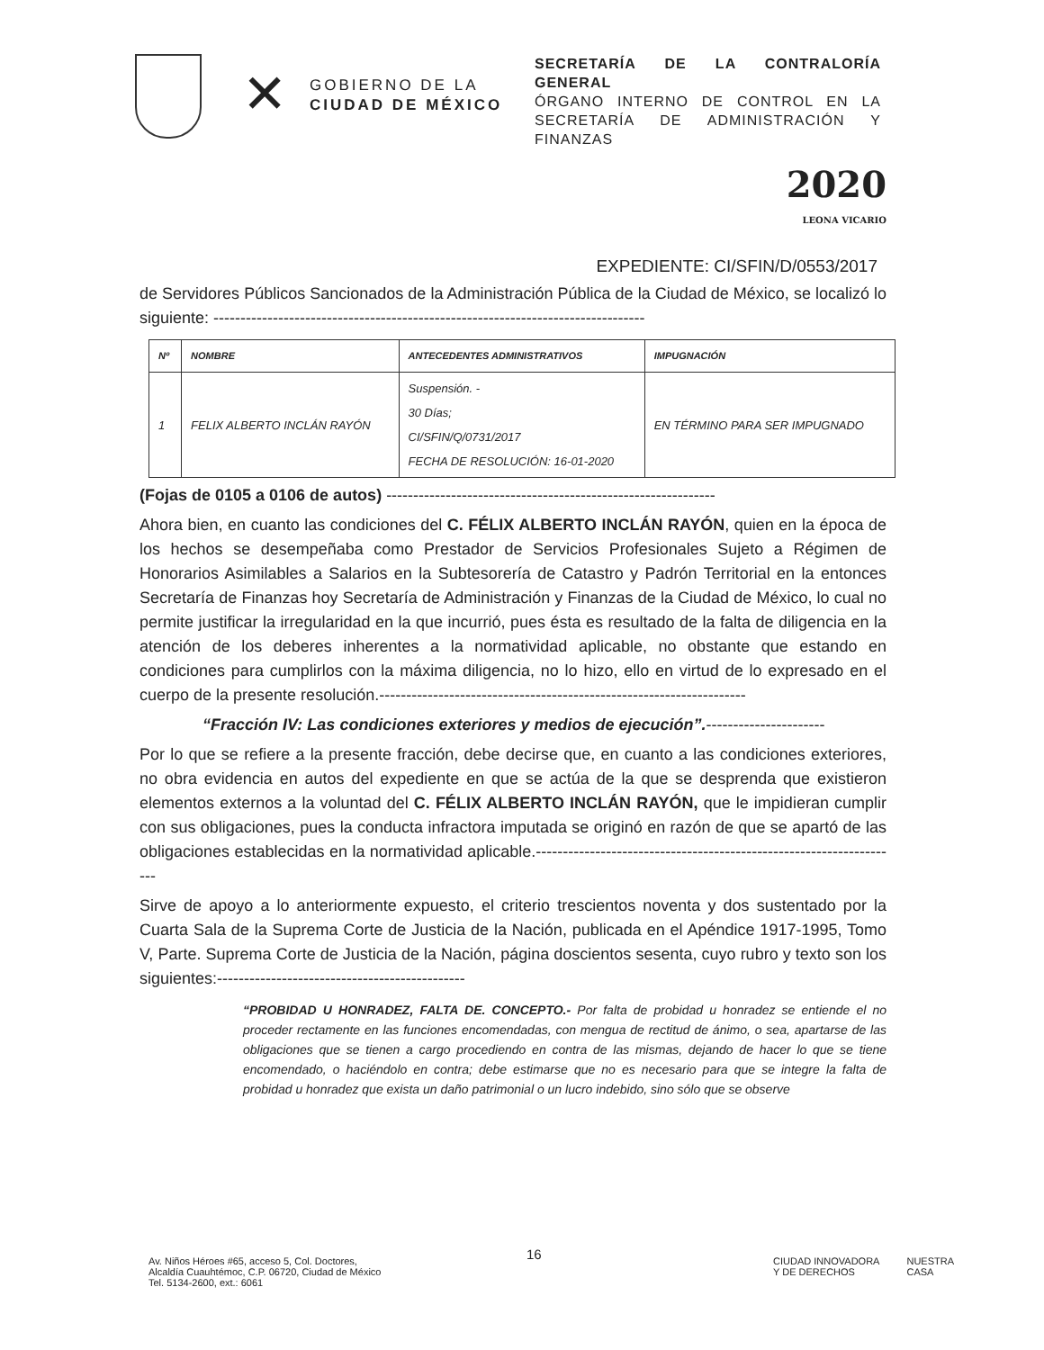✕
GOBIERNO DE LA
CIUDAD DE MÉXICO
SECRETARÍA DE LA CONTRALORÍA GENERAL
ÓRGANO INTERNO DE CONTROL EN LA SECRETARÍA DE ADMINISTRACIÓN Y FINANZAS
2020
LEONA VICARIO
EXPEDIENTE: CI/SFIN/D/0553/2017
de Servidores Públicos Sancionados de la Administración Pública de la Ciudad de México, se localizó lo siguiente: --------------------------------------------------------------------------------
| Nº | NOMBRE | ANTECEDENTES ADMINISTRATIVOS | IMPUGNACIÓN |
| --- | --- | --- | --- |
| 1 | FELIX ALBERTO INCLÁN RAYÓN | Suspensión. - 30 Días; CI/SFIN/Q/0731/2017 FECHA DE RESOLUCIÓN: 16-01-2020 | EN TÉRMINO PARA SER IMPUGNADO |
(Fojas de 0105 a 0106 de autos) -------------------------------------------------------------
Ahora bien, en cuanto las condiciones del C. FÉLIX ALBERTO INCLÁN RAYÓN, quien en la época de los hechos se desempeñaba como Prestador de Servicios Profesionales Sujeto a Régimen de Honorarios Asimilables a Salarios en la Subtesorería de Catastro y Padrón Territorial en la entonces Secretaría de Finanzas hoy Secretaría de Administración y Finanzas de la Ciudad de México, lo cual no permite justificar la irregularidad en la que incurrió, pues ésta es resultado de la falta de diligencia en la atención de los deberes inherentes a la normatividad aplicable, no obstante que estando en condiciones para cumplirlos con la máxima diligencia, no lo hizo, ello en virtud de lo expresado en el cuerpo de la presente resolución.--------------------------------------------------------------------
“Fracción IV: Las condiciones exteriores y medios de ejecución”.----------------------
Por lo que se refiere a la presente fracción, debe decirse que, en cuanto a las condiciones exteriores, no obra evidencia en autos del expediente en que se actúa de la que se desprenda que existieron elementos externos a la voluntad del C. FÉLIX ALBERTO INCLÁN RAYÓN, que le impidieran cumplir con sus obligaciones, pues la conducta infractora imputada se originó en razón de que se apartó de las obligaciones establecidas en la normatividad aplicable.--------------------------------------------------------------------
Sirve de apoyo a lo anteriormente expuesto, el criterio trescientos noventa y dos sustentado por la Cuarta Sala de la Suprema Corte de Justicia de la Nación, publicada en el Apéndice 1917-1995, Tomo V, Parte. Suprema Corte de Justicia de la Nación, página doscientos sesenta, cuyo rubro y texto son los siguientes:----------------------------------------------
“PROBIDAD U HONRADEZ, FALTA DE. CONCEPTO.- Por falta de probidad u honradez se entiende el no proceder rectamente en las funciones encomendadas, con mengua de rectitud de ánimo, o sea, apartarse de las obligaciones que se tienen a cargo procediendo en contra de las mismas, dejando de hacer lo que se tiene encomendado, o haciéndolo en contra; debe estimarse que no es necesario para que se integre la falta de probidad u honradez que exista un daño patrimonial o un lucro indebido, sino sólo que se observe
16
Av. Niños Héroes #65, acceso 5, Col. Doctores,
Alcaldía Cuauhtémoc, C.P. 06720, Ciudad de México
Tel. 5134-2600, ext.: 6061
CIUDAD INNOVADORA
Y DE DERECHOS
NUESTRA
CASA